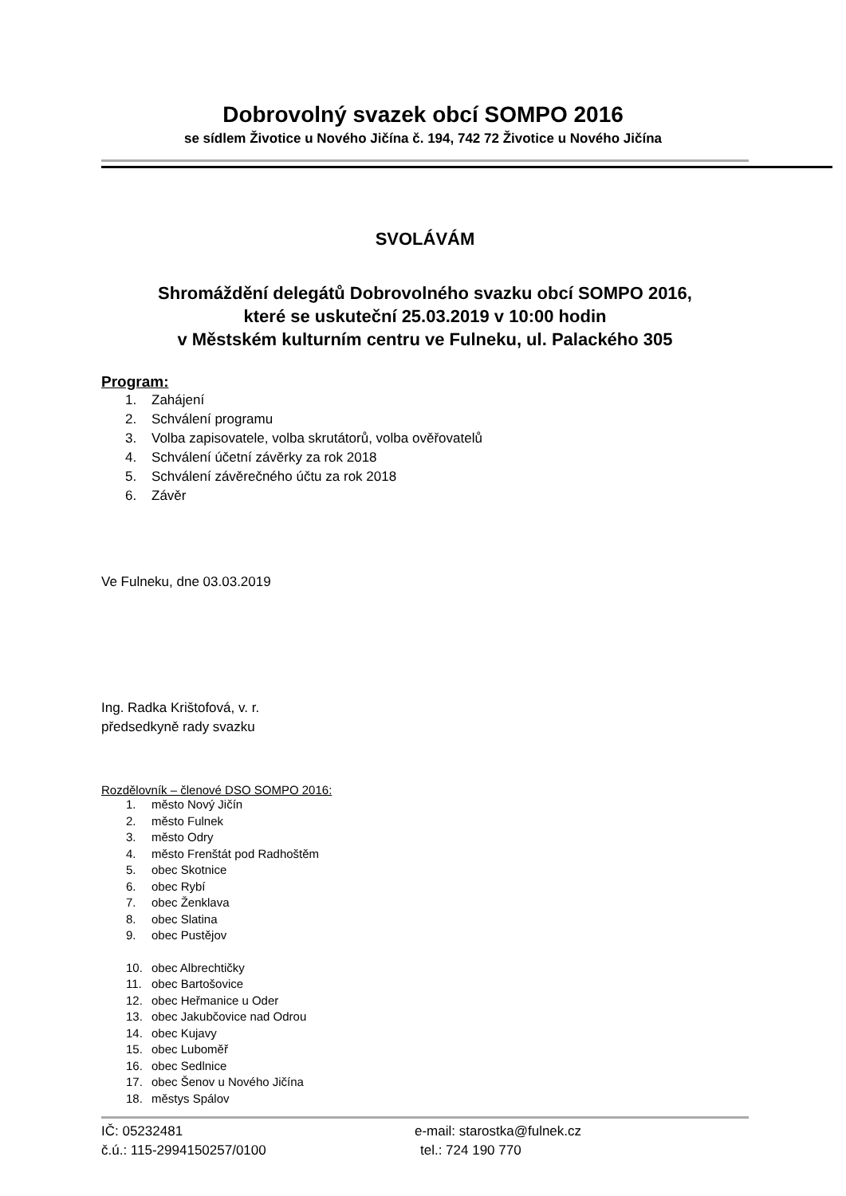Dobrovolný svazek obcí SOMPO 2016
se sídlem Životice u Nového Jičína č. 194, 742 72 Životice u Nového Jičína
SVOLÁVÁM
Shromáždění delegátů Dobrovolného svazku obcí SOMPO 2016,
které se uskuteční 25.03.2019 v 10:00 hodin
v Městském kulturním centru ve Fulneku, ul. Palackého 305
Program:
1. Zahájení
2. Schválení programu
3. Volba zapisovatele, volba skrutátorů, volba ověřovatelů
4. Schválení účetní závěrky za rok 2018
5. Schválení závěrečného účtu za rok 2018
6. Závěr
Ve Fulneku, dne 03.03.2019
Ing. Radka Krištofová, v. r.
předsedkyně rady svazku
Rozdělovník – členové DSO SOMPO 2016:
1. město Nový Jičín
2. město Fulnek
3. město Odry
4. město Frenštát pod Radhoštěm
5. obec Skotnice
6. obec Rybí
7. obec Ženklava
8. obec Slatina
9. obec Pustějov
10. obec Albrechtičky
11. obec Bartošovice
12. obec Heřmanice u Oder
13. obec Jakubčovice nad Odrou
14. obec Kujavy
15. obec Luboměř
16. obec Sedlnice
17. obec Šenov u Nového Jičína
18. městys Spálov
IČ: 05232481 e-mail: starostka@fulnek.cz
č.ú.: 115-2994150257/0100 tel.: 724 190 770